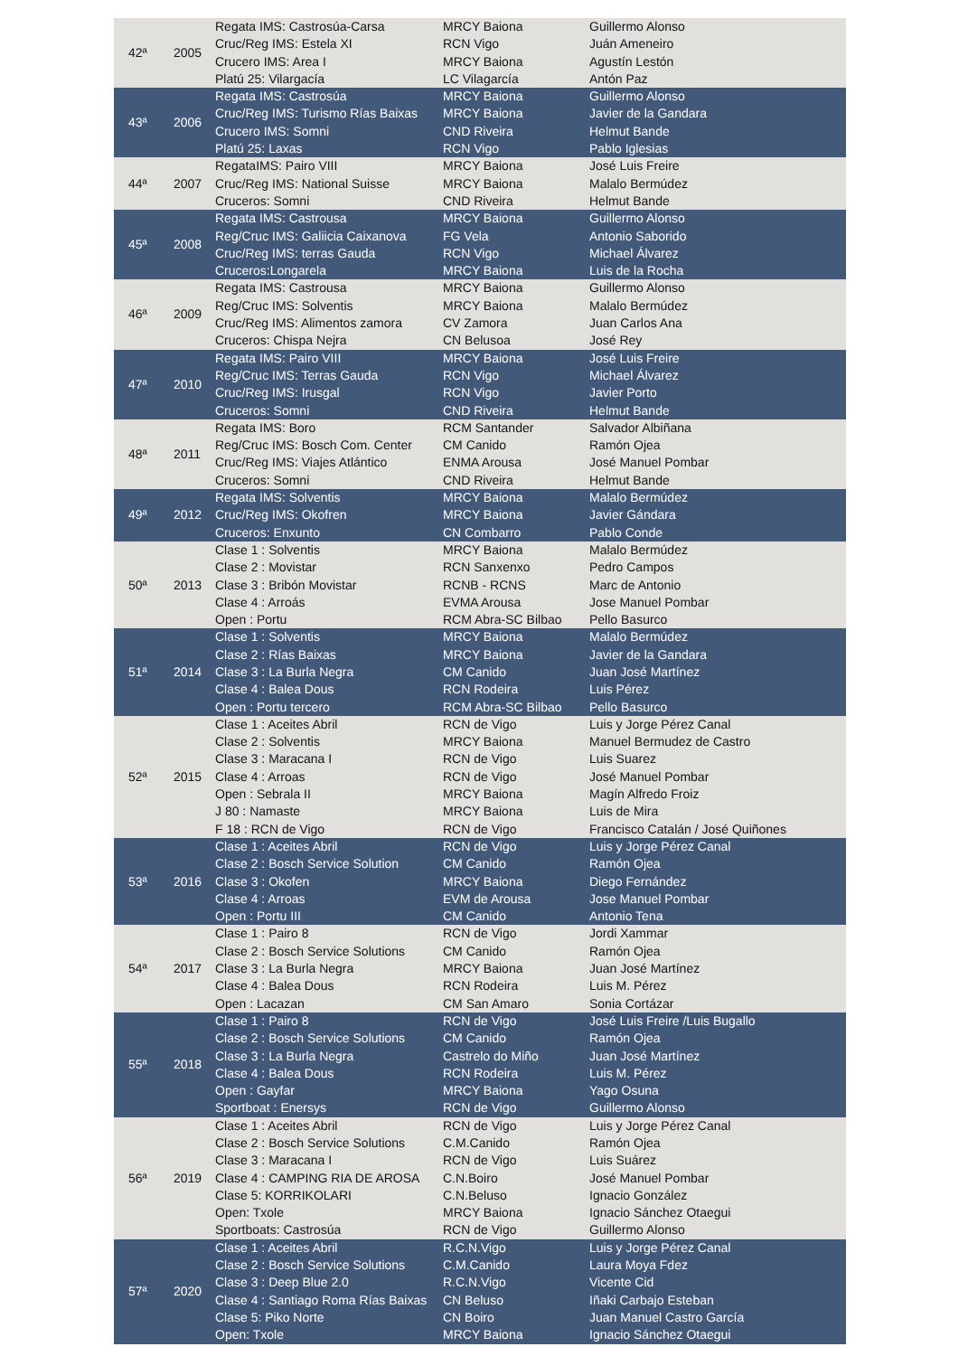| 42ª | 2005 | Regata IMS: Castrosúa-Carsa | MRCY Baiona | Guillermo Alonso |
| | | Cruc/Reg IMS: Estela XI | RCN Vigo | Juán Ameneiro |
| | | Crucero IMS: Area I | MRCY Baiona | Agustín Lestón |
| | | Platú 25: Vilargacía | LC Vilagarcía | Antón Paz |
| 43ª | 2006 | Regata IMS: Castrosúa | MRCY Baiona | Guillermo Alonso |
| | | Cruc/Reg IMS: Turismo Rías Baixas | MRCY Baiona | Javier de la Gandara |
| | | Crucero IMS: Somni | CND Riveira | Helmut Bande |
| | | Platú 25: Laxas | RCN Vigo | Pablo Iglesias |
| 44ª | 2007 | RegataIMS: Pairo VIII | MRCY Baiona | José Luis Freire |
| | | Cruc/Reg IMS: National Suisse | MRCY Baiona | Malalo Bermúdez |
| | | Cruceros: Somni | CND Riveira | Helmut Bande |
| 45ª | 2008 | Regata IMS: Castrousa | MRCY Baiona | Guillermo Alonso |
| | | Reg/Cruc IMS: Galiicia Caixanova | FG Vela | Antonio Saborido |
| | | Cruc/Reg IMS: terras Gauda | RCN Vigo | Michael Álvarez |
| | | Cruceros:Longarela | MRCY Baiona | Luis de la Rocha |
| 46ª | 2009 | Regata IMS: Castrousa | MRCY Baiona | Guillermo Alonso |
| | | Reg/Cruc IMS: Solventis | MRCY Baiona | Malalo Bermúdez |
| | | Cruc/Reg IMS: Alimentos zamora | CV Zamora | Juan Carlos Ana |
| | | Cruceros: Chispa Nejra | CN Belusoa | José Rey |
| 47ª | 2010 | Regata IMS: Pairo VIII | MRCY Baiona | José Luis Freire |
| | | Reg/Cruc IMS: Terras Gauda | RCN Vigo | Michael Álvarez |
| | | Cruc/Reg IMS: Irusgal | RCN Vigo | Javier Porto |
| | | Cruceros: Somni | CND Riveira | Helmut Bande |
| 48ª | 2011 | Regata IMS: Boro | RCM Santander | Salvador Albiñana |
| | | Reg/Cruc IMS: Bosch Com. Center | CM Canido | Ramón Ojea |
| | | Cruc/Reg IMS: Viajes Atlántico | ENMA Arousa | José Manuel Pombar |
| | | Cruceros: Somni | CND Riveira | Helmut Bande |
| 49ª | 2012 | Regata IMS: Solventis | MRCY Baiona | Malalo Bermúdez |
| | | Cruc/Reg IMS: Okofren | MRCY Baiona | Javier Gándara |
| | | Cruceros: Enxunto | CN Combarro | Pablo Conde |
| 50ª | 2013 | Clase 1 : Solventis | MRCY Baiona | Malalo Bermúdez |
| | | Clase 2 : Movistar | RCN Sanxenxo | Pedro Campos |
| | | Clase 3 : Bribón Movistar | RCNB - RCNS | Marc de Antonio |
| | | Clase 4 : Arroás | EVMA Arousa | Jose Manuel Pombar |
| | | Open : Portu | RCM Abra-SC Bilbao | Pello Basurco |
| 51ª | 2014 | Clase 1 : Solventis | MRCY Baiona | Malalo Bermúdez |
| | | Clase 2 : Rías Baixas | MRCY Baiona | Javier de la Gandara |
| | | Clase 3 : La Burla Negra | CM Canido | Juan José Martínez |
| | | Clase 4 : Balea Dous | RCN Rodeira | Luis Pérez |
| | | Open : Portu tercero | RCM Abra-SC Bilbao | Pello Basurco |
| 52ª | 2015 | Clase 1 : Aceites Abril | RCN de Vigo | Luis y Jorge Pérez Canal |
| | | Clase 2 : Solventis | MRCY Baiona | Manuel Bermudez de Castro |
| | | Clase 3 : Maracana I | RCN de Vigo | Luis Suarez |
| | | Clase 4 : Arroas | RCN de Vigo | José Manuel Pombar |
| | | Open : Sebrala II | MRCY Baiona | Magín Alfredo Froiz |
| | | J 80 : Namaste | MRCY Baiona | Luis de Mira |
| | | F 18 : RCN de Vigo | RCN de Vigo | Francisco Catalán / José Quiñones |
| 53ª | 2016 | Clase 1 : Aceites Abril | RCN de Vigo | Luis y Jorge Pérez Canal |
| | | Clase 2 : Bosch Service Solution | CM Canido | Ramón Ojea |
| | | Clase 3 : Okofen | MRCY Baiona | Diego Fernández |
| | | Clase 4 : Arroas | EVM de Arousa | Jose Manuel Pombar |
| | | Open : Portu III | CM Canido | Antonio Tena |
| 54ª | 2017 | Clase 1 : Pairo 8 | RCN de Vigo | Jordi Xammar |
| | | Clase 2 : Bosch Service Solutions | CM Canido | Ramón Ojea |
| | | Clase 3 : La Burla Negra | MRCY Baiona | Juan José Martínez |
| | | Clase 4 : Balea Dous | RCN Rodeira | Luis M. Pérez |
| | | Open : Lacazan | CM San Amaro | Sonia Cortázar |
| 55ª | 2018 | Clase 1 : Pairo 8 | RCN de Vigo | José Luis Freire /Luis Bugallo |
| | | Clase 2 : Bosch Service Solutions | CM Canido | Ramón Ojea |
| | | Clase 3 : La Burla Negra | Castrelo do Miño | Juan José Martínez |
| | | Clase 4 : Balea Dous | RCN Rodeira | Luis M. Pérez |
| | | Open : Gayfar | MRCY Baiona | Yago Osuna |
| | | Sportboat : Enersys | RCN de Vigo | Guillermo Alonso |
| 56ª | 2019 | Clase 1 : Aceites Abril | RCN de Vigo | Luis y Jorge Pérez Canal |
| | | Clase 2 : Bosch Service Solutions | C.M.Canido | Ramón Ojea |
| | | Clase 3 : Maracana I | RCN de Vigo | Luis Suárez |
| | | Clase 4 : CAMPING RIA DE AROSA | C.N.Boiro | José Manuel Pombar |
| | | Clase 5: KORRIKOLARI | C.N.Beluso | Ignacio González |
| | | Open: Txole | MRCY Baiona | Ignacio Sánchez Otaegui |
| | | Sportboats: Castrosúa | RCN de Vigo | Guillermo Alonso |
| 57ª | 2020 | Clase 1 : Aceites Abril | R.C.N.Vigo | Luis y Jorge Pérez Canal |
| | | Clase 2 : Bosch Service Solutions | C.M.Canido | Laura Moya Fdez |
| | | Clase 3 : Deep Blue 2.0 | R.C.N.Vigo | Vicente Cid |
| | | Clase 4 : Santiago Roma Rías Baixas | CN Beluso | Iñaki Carbajo Esteban |
| | | Clase 5: Piko Norte | CN Boiro | Juan Manuel Castro García |
| | | Open: Txole | MRCY Baiona | Ignacio Sánchez Otaegui |